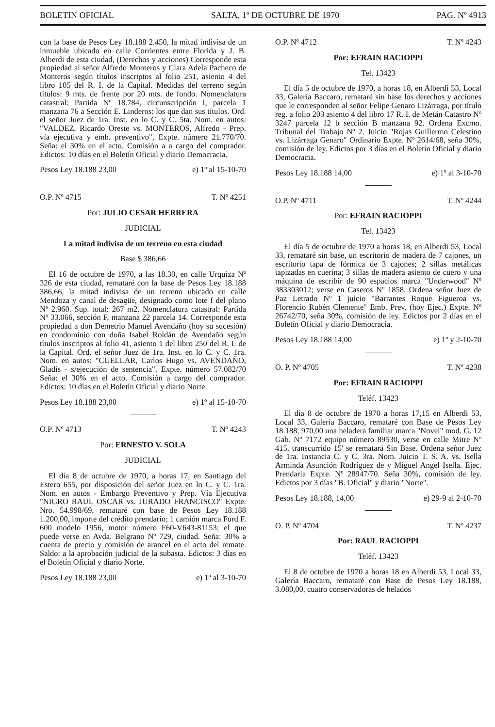BOLETIN OFICIAL SALTA, 1º DE OCTUBRE DE 1970 PAG. Nº 4913
con la base de Pesos Ley 18.188 2.450, la mitad indivisa de un inmueble ubicado en calle Corrientes entre Florida y J. B. Alberdi de esta ciudad, (Derechos y acciones) Corresponde esta propiedad al señor Alfredo Monteros y Clara Adela Pacheco de Monteros según títulos inscriptos al folio 251, asiento 4 del libro 105 del R. I. de la Capital. Medidas del terreno según títulos: 9 mts. de frente por 20 mts. de fondo. Nomenclatura catastral: Partida Nº 18.784, circunscripción I, parcela 1 manzana 76 a Sección E. Linderos: los que dan sus títulos. Ord. el señor Juez de 1ra. Inst. en lo C. y C. 5ta. Nom. en autos: "VALDEZ, Ricardo Oreste vs. MONTEROS, Alfredo - Prep. vía ejecutiva y emb. preventivo", Expte. número 21.770/70. Seña: el 30% en el acto. Comisión a a cargo del comprador. Edictos: 10 días en el Boletín Oficial y diario Democracia.
Pesos Ley 18.188 23,00 e) 1º al 15-10-70
O.P. Nº 4715 T. Nº 4251
Por: JULIO CESAR HERRERA
JUDICIAL
La mitad indivisa de un terreno en esta ciudad
Base $ 386,66
El 16 de octubre de 1970, a las 18.30, en calle Urquiza Nº 326 de esta ciudad, remataré con la base de Pesos Ley 18.188 386,66, la mitad indivisa de un terreno ubicado en calle Mendoza y canal de desagüe, designado como lote f del plano Nº 2.960. Sup. total: 267 m2. Nomenclatura catastral: Partida Nº 33.066, sección F, manzana 22 parcela 14. Corresponde esta propiedad a don Demetrio Manuel Avendaño (hoy su sucesión) en condominio con doña Isabel Roldán de Avendaño según títulos inscriptos al folio 41, asiento 1 del libro 250 del R. I. de la Capital. Ord. el señor Juez de 1ra. Inst. en lo C. y C. 1ra. Nom. en autos: "CUELLAR, Carlos Hugo vs. AVENDAÑO, Gladis - s/ejecución de sentencia", Expte. número 57.082/70 Seña: el 30% en el acto. Comisión a cargo del comprador. Edictos: 10 días en el Boletín Oficial y diario Norte.
Pesos Ley 18.188 23,00 e) 1º al 15-10-70
O.P. Nº 4713 T. Nº 4243
Por: ERNESTO V. SOLA
JUDICIAL
El día 8 de octubre de 1970, a horas 17, en Santiago del Estero 655, por disposición del señor Juez en lo C. y C. 1ra. Nom. en autos - Embargo Preventivo y Prep. Vía Ejecutiva "NIGRO RAUL OSCAR vs. JURADO FRANCISCO" Expte. Nro. 54.998/69, remataré con base de Pesos Ley 18.188 1.200,00, importe del crédito prendario; 1 camión marca Ford F. 600 modelo 1956, motor número F60-V643-81153; el que puede verse en Avda. Belgrano Nº 729, ciudad. Seña: 30% a cuenta de precio y comisión de arancel en el acto del remate. Saldo: a la aprobación judicial de la subasta. Edictos: 3 días en el Boletín Oficial y diario Norte.
Pesos Ley 18.188 23,00 e) 1º al 3-10-70
O.P. Nº 4712 T. Nº 4243
Por: EFRAIN RACIOPPI
Tel. 13423
El día 5 de octubre de 1970, a horas 18, en Alberdi 53, Local 33, Galería Baccaro, remataré sin base los derechos y acciones que le corresponden al señor Felipe Genaro Lizárraga, por título reg. a folio 203 asiento 4 del libro 17 R. I. de Metán Catastro Nº 3247 parcela 12 b sección B manzana 92. Ordena Excmo. Tribunal del Trabajo Nº 2. Juicio "Rojas Guillermo Celestino vs. Lizárraga Genaro" Ordinario Expte. Nº 2614/68, seña 30%, comisión de ley. Edictos por 3 días en el Boletín Oficial y diario Democracia.
Pesos Ley 18.188 14,00 e) 1º al 3-10-70
O.P. Nº 4711 T. Nº 4244
Por: EFRAIN RACIOPPI
Tel. 13423
El día 5 de octubre de 1970 a horas 18, en Alberdi 53, Local 33, remataré sin base, un escritorio de madera de 7 cajones, un escritorio tapa de fórmica de 3 cajones; 2 sillas metálicas tapizadas en cuerina; 3 sillas de madera asiento de cuero y una máquina de escribir de 90 espacios marca "Underwood" Nº 383303012; verse en Caseros Nº 1858. Ordena señor Juez de Paz Letrado Nº 1 juicio "Barrantes Roque Figueroa vs. Florencio Rubén Clemente" Emb. Prev. (hoy Ejec.) Expte. Nº 26742/70, seña 30%, comisión de ley. Edictos por 2 días en el Boletín Oficial y diario Democracia.
Pesos Ley 18.188 14,00 e) 1º y 2-10-70
O. P. Nº 4705 T. Nº 4238
Por: EFRAIN RACIOPPI
Teléf. 13423
El día 8 de octubre de 1970 a horas 17,15 en Alberdi 53, Local 33, Galería Baccaro, remataré con Base de Pesos Ley 18.188, 970,00 una heladera familiar marca "Novel" mod. G. 12 Gab. Nº 7172 equipo número 89530, verse en calle Mitre Nº 415, transcurrido 15' se rematará Sin Base. Ordena señor Juez de 1ra. Instancia C. y C. 3ra. Nom. Juicio T. S. A. vs. Isella Arminda Asunción Rodríguez de y Miguel Angel Isella. Ejec. Prendaria Expte. Nº 28947/70. Seña 30%, comisión de ley. Edictos por 3 días "B. Oficial" y diario "Norte".
Pesos Ley 18.188, 14,00 e) 29-9 al 2-10-70
O. P. Nº 4704 T. Nº 4237
Por: RAUL RACIOPPI
Teléf. 13423
El 8 de octubre de 1970 a horas 18 en Alberdi 53, Local 33, Galería Baccaro, remataré con Base de Pesos Ley 18.188, 3.080,00, cuatro conservadoras de helados